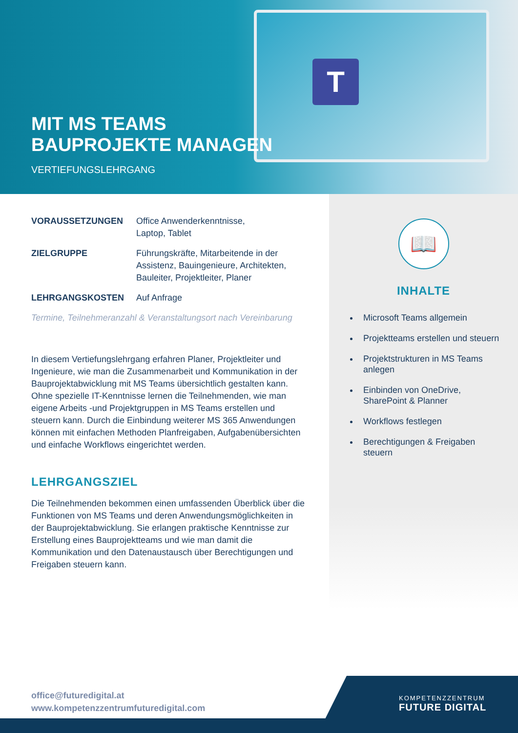T
MIT MS TEAMS
BAUPROJEKTE MANAGEN
VERTIEFUNGSLEHRGANG
VORAUSSETZUNGEN Office Anwenderkenntnisse,
Laptop, Tablet
ZIELGRUPPE Führungskräfte, Mitarbeitende in der Assistenz, Bauingenieure, Architekten, Bauleiter, Projektleiter, Planer
LEHRGANGSKOSTEN Auf Anfrage
Termine, Teilnehmeranzahl & Veranstaltungsort nach Vereinbarung
In diesem Vertiefungslehrgang erfahren Planer, Projektleiter und Ingenieure, wie man die Zusammenarbeit und Kommunikation in der Bauprojektabwicklung mit MS Teams übersichtlich gestalten kann. Ohne spezielle IT-Kenntnisse lernen die Teilnehmenden, wie man eigene Arbeits -und Projektgruppen in MS Teams erstellen und steuern kann. Durch die Einbindung weiterer MS 365 Anwendungen können mit einfachen Methoden Planfreigaben, Aufgabenübersichten und einfache Workflows eingerichtet werden.
LEHRGANGSZIEL
Die Teilnehmenden bekommen einen umfassenden Überblick über die Funktionen von MS Teams und deren Anwendungsmöglichkeiten in der Bauprojektabwicklung. Sie erlangen praktische Kenntnisse zur Erstellung eines Bauprojektteams und wie man damit die Kommunikation und den Datenaustausch über Berechtigungen und Freigaben steuern kann.
📖
INHALTE
Microsoft Teams allgemein
Projektteams erstellen und steuern
Projektstrukturen in MS Teams anlegen
Einbinden von OneDrive, SharePoint & Planner
Workflows festlegen
Berechtigungen & Freigaben steuern
office@futuredigital.at
www.kompetenzzentrumfuturedigital.com
KOMPETENZZENTRUM
FUTURE DIGITAL